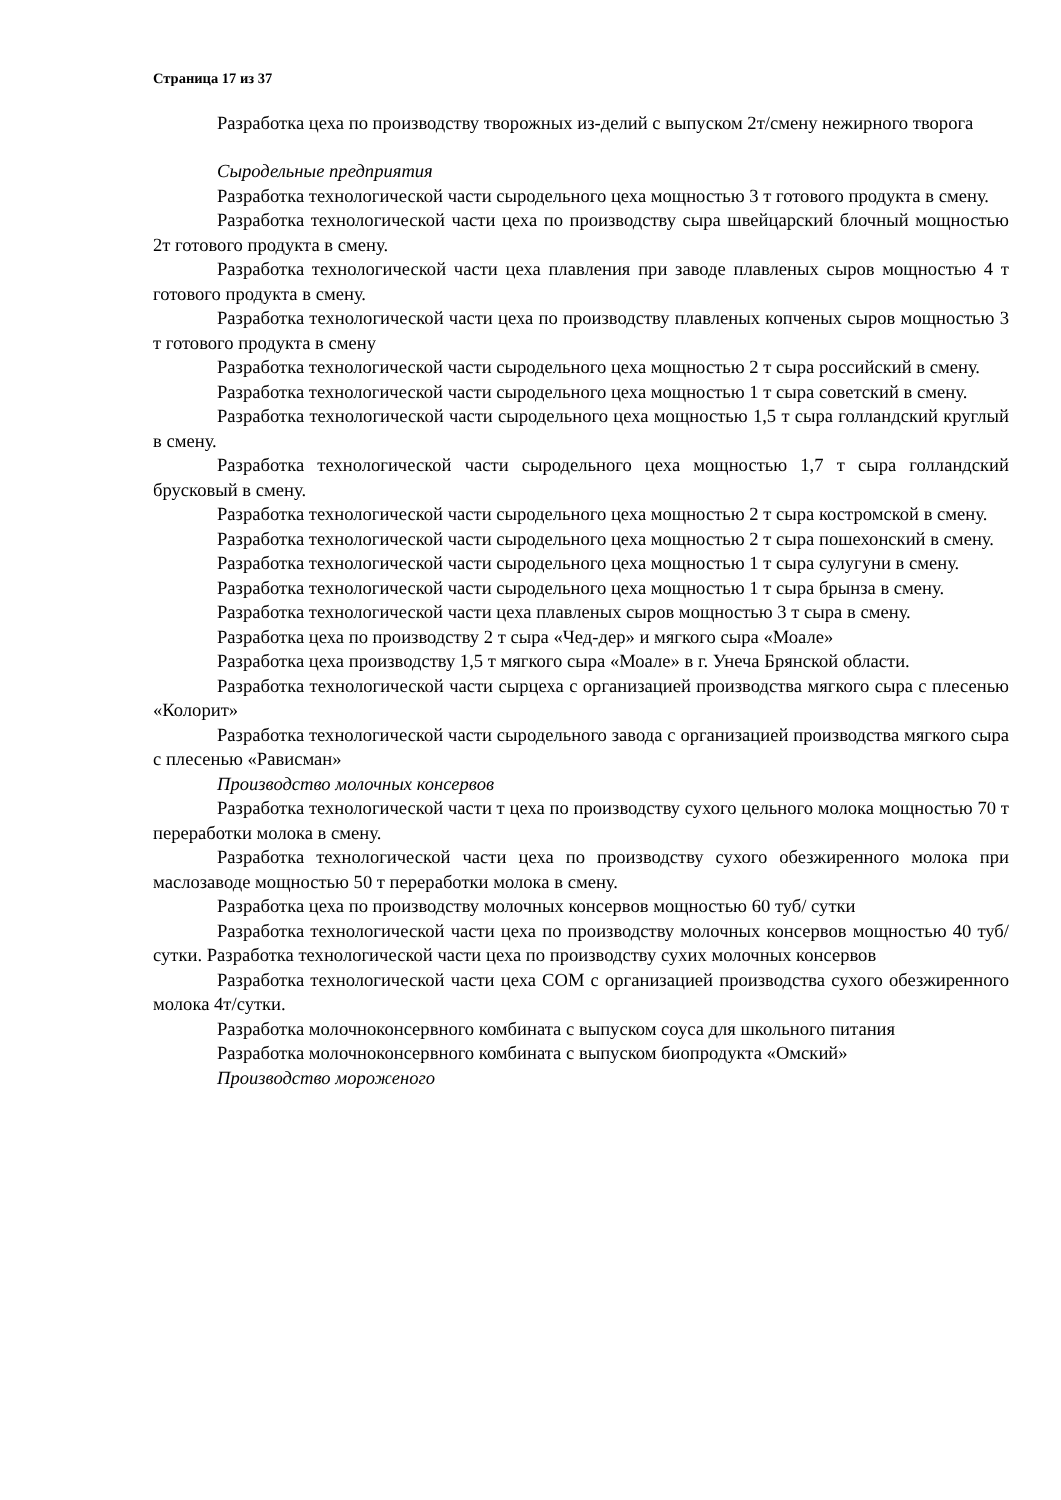Страница 17 из 37
Разработка цеха по производству творожных из-делий с выпуском 2т/смену нежирного творога
Сыродельные предприятия
Разработка технологической части сыродельного цеха мощностью 3 т готового продукта в смену.
Разработка технологической части цеха по производству сыра швейцарский блочный мощностью 2т готового продукта в смену.
Разработка технологической части цеха плавления при заводе плавленых сыров мощностью 4 т готового продукта в смену.
Разработка технологической части цеха по производству плавленых копченых сыров мощностью 3 т готового продукта в смену
Разработка технологической части сыродельного цеха мощностью 2 т сыра российский в смену.
Разработка технологической части сыродельного цеха мощностью 1 т сыра советский в смену.
Разработка технологической части сыродельного цеха мощностью 1,5 т сыра голландский круглый в смену.
Разработка технологической части сыродельного цеха мощностью 1,7 т сыра голландский брусковый в смену.
Разработка технологической части сыродельного цеха мощностью 2 т сыра костромской в смену.
Разработка технологической части сыродельного цеха мощностью 2 т сыра пошехонский в смену.
Разработка технологической части сыродельного цеха мощностью 1 т сыра сулугуни в смену.
Разработка технологической части сыродельного цеха мощностью 1 т сыра брынза в смену.
Разработка технологической части цеха плавленых сыров мощностью 3 т сыра в смену.
Разработка цеха по производству 2 т сыра «Чед-дер» и мягкого сыра «Моале»
Разработка цеха производству 1,5 т мягкого сыра «Моале» в г. Унеча Брянской области.
Разработка технологической части сырцеха с организацией производства мягкого сыра с плесенью «Колорит»
Разработка технологической части сыродельного завода с организацией производства мягкого сыра с плесенью «Рависман»
Производство молочных консервов
Разработка технологической части т цеха по производству сухого цельного молока мощностью 70 т переработки молока в смену.
Разработка технологической части цеха по производству сухого обезжиренного молока при маслозаводе мощностью 50 т переработки молока в смену.
Разработка цеха по производству молочных консервов мощностью 60 туб/ сутки
Разработка технологической части цеха по производству молочных консервов мощностью 40 туб/ сутки. Разработка технологической части цеха по производству сухих молочных консервов
Разработка технологической части цеха СОМ с организацией производства сухого обезжиренного молока 4т/сутки.
Разработка молочноконсервного комбината с выпуском соуса для школьного питания
Разработка молочноконсервного комбината с выпуском биопродукта «Омский»
Производство мороженого